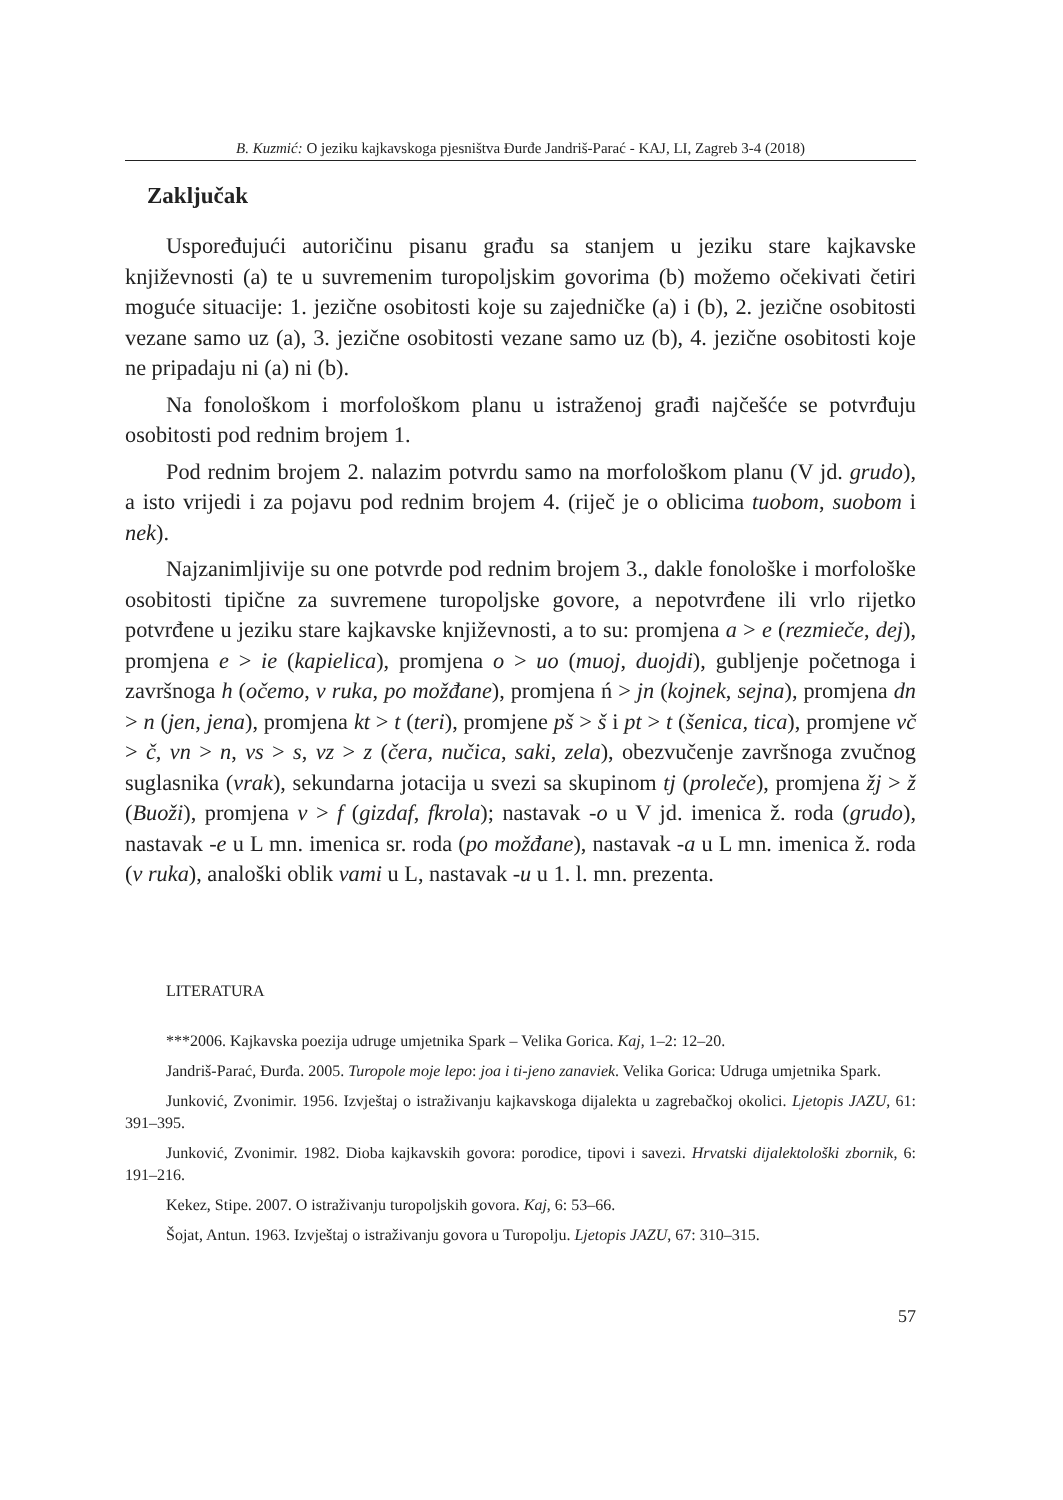B. Kuzmić: O jeziku kajkavskoga pjesništva Đurđe Jandriš-Parać - KAJ, LI, Zagreb 3-4 (2018)
Zaključak
Uspoređujući autoričinu pisanu građu sa stanjem u jeziku stare kajkavske književnosti (a) te u suvremenim turopoljskim govorima (b) možemo očekivati četiri moguće situacije: 1. jezične osobitosti koje su zajedničke (a) i (b), 2. jezične osobitosti vezane samo uz (a), 3. jezične osobitosti vezane samo uz (b), 4. jezične osobitosti koje ne pripadaju ni (a) ni (b).
Na fonološkom i morfološkom planu u istraženoj građi najčešće se potvrđuju osobitosti pod rednim brojem 1.
Pod rednim brojem 2. nalazim potvrdu samo na morfološkom planu (V jd. grudo), a isto vrijedi i za pojavu pod rednim brojem 4. (riječ je o oblicima tuobom, suobom i nek).
Najzanimljivije su one potvrde pod rednim brojem 3., dakle fonološke i morfološke osobitosti tipične za suvremene turopoljske govore, a nepotvrđene ili vrlo rijetko potvrđene u jeziku stare kajkavske književnosti, a to su: promjena a > e (rezmieče, dej), promjena e > ie (kapielica), promjena o > uo (muoj, duojdi), gubljenje početnoga i završnoga h (očemo, v ruka, po možđane), promjena ń > jn (kojnek, sejna), promjena dn > n (jen, jena), promjena kt > t (teri), promjene pš > š i pt > t (šenica, tica), promjene vč > č, vn > n, vs > s, vz > z (čera, nučica, saki, zela), obezvučenje završnoga zvučnog suglasnika (vrak), sekundarna jotacija u svezi sa skupinom tj (proleče), promjena žj > ž (Buoži), promjena v > f (gizdaf, fkrola); nastavak -o u V jd. imenica ž. roda (grudo), nastavak -e u L mn. imenica sr. roda (po možđane), nastavak -a u L mn. imenica ž. roda (v ruka), analoški oblik vami u L, nastavak -u u 1. l. mn. prezenta.
LITERATURA
***2006. Kajkavska poezija udruge umjetnika Spark – Velika Gorica. Kaj, 1–2: 12–20.
Jandriš-Parać, Đurđa. 2005. Turopole moje lepo: joa i ti-jeno zanaviek. Velika Gorica: Udruga umjetnika Spark.
Junković, Zvonimir. 1956. Izvještaj o istraživanju kajkavskoga dijalekta u zagrebačkoj okolici. Ljetopis JAZU, 61: 391–395.
Junković, Zvonimir. 1982. Dioba kajkavskih govora: porodice, tipovi i savezi. Hrvatski dijalektološki zbornik, 6: 191–216.
Kekez, Stipe. 2007. O istraživanju turopoljskih govora. Kaj, 6: 53–66.
Šojat, Antun. 1963. Izvještaj o istraživanju govora u Turopolju. Ljetopis JAZU, 67: 310–315.
57